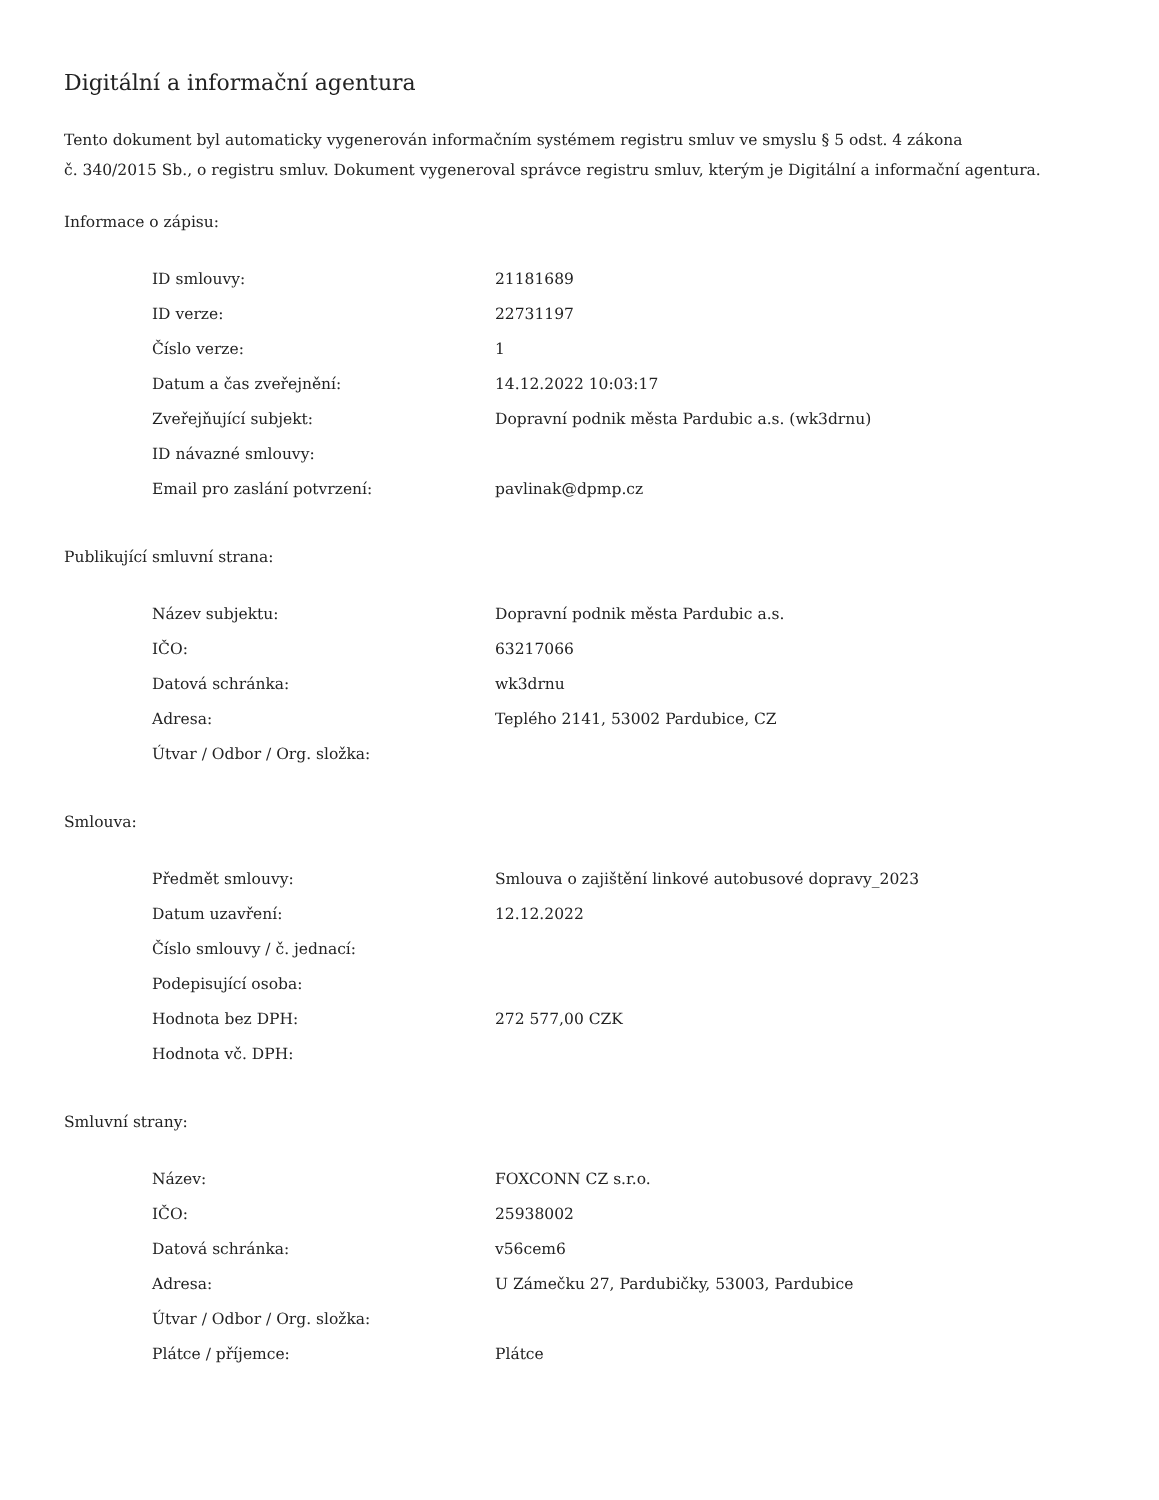Digitální a informační agentura
Tento dokument byl automaticky vygenerován informačním systémem registru smluv ve smyslu § 5 odst. 4 zákona
č. 340/2015 Sb., o registru smluv. Dokument vygeneroval správce registru smluv, kterým je Digitální a informační agentura.
Informace o zápisu:
| ID smlouvy: | 21181689 |
| ID verze: | 22731197 |
| Číslo verze: | 1 |
| Datum a čas zveřejnění: | 14.12.2022 10:03:17 |
| Zveřejňující subjekt: | Dopravní podnik města Pardubic a.s. (wk3drnu) |
| ID návazné smlouvy: | |
| Email pro zaslání potvrzení: | pavlinak@dpmp.cz |
Publikující smluvní strana:
| Název subjektu: | Dopravní podnik města Pardubic a.s. |
| IČO: | 63217066 |
| Datová schránka: | wk3drnu |
| Adresa: | Teplého 2141, 53002 Pardubice, CZ |
| Útvar / Odbor / Org. složka: | |
Smlouva:
| Předmět smlouvy: | Smlouva o zajištění linkové autobusové dopravy_2023 |
| Datum uzavření: | 12.12.2022 |
| Číslo smlouvy / č. jednací: | |
| Podepisující osoba: | |
| Hodnota bez DPH: | 272 577,00 CZK |
| Hodnota vč. DPH: | |
Smluvní strany:
| Název: | FOXCONN CZ s.r.o. |
| IČO: | 25938002 |
| Datová schránka: | v56cem6 |
| Adresa: | U Zámečku 27, Pardubičky, 53003, Pardubice |
| Útvar / Odbor / Org. složka: | |
| Plátce / příjemce: | Plátce |